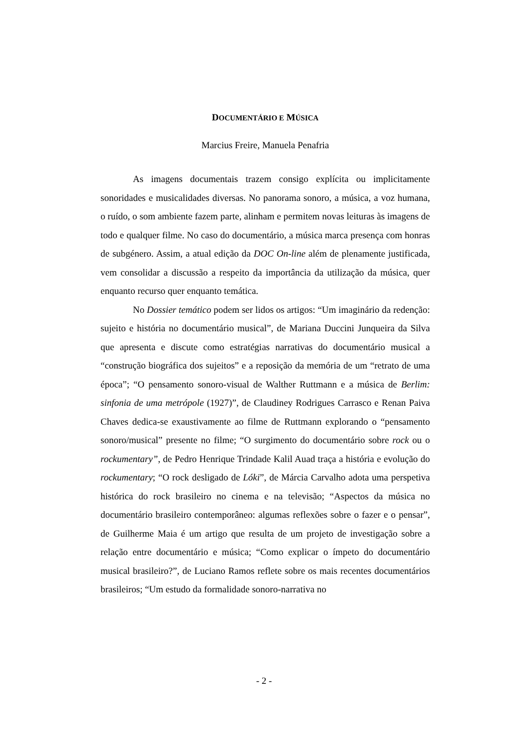DOCUMENTÁRIO E MÚSICA
Marcius Freire, Manuela Penafria
As imagens documentais trazem consigo explícita ou implicitamente sonoridades e musicalidades diversas. No panorama sonoro, a música, a voz humana, o ruído, o som ambiente fazem parte, alinham e permitem novas leituras às imagens de todo e qualquer filme. No caso do documentário, a música marca presença com honras de subgénero. Assim, a atual edição da DOC On-line além de plenamente justificada, vem consolidar a discussão a respeito da importância da utilização da música, quer enquanto recurso quer enquanto temática.
No Dossier temático podem ser lidos os artigos: “Um imaginário da redenção: sujeito e história no documentário musical”, de Mariana Duccini Junqueira da Silva que apresenta e discute como estratégias narrativas do documentário musical a “construção biográfica dos sujeitos” e a reposição da memória de um “retrato de uma época”; “O pensamento sonoro-visual de Walther Ruttmann e a música de Berlim: sinfonia de uma metrópole (1927)”, de Claudiney Rodrigues Carrasco e Renan Paiva Chaves dedica-se exaustivamente ao filme de Ruttmann explorando o “pensamento sonoro/musical” presente no filme; “O surgimento do documentário sobre rock ou o rockumentary”, de Pedro Henrique Trindade Kalil Auad traça a história e evolução do rockumentary; “O rock desligado de Lóki”, de Márcia Carvalho adota uma perspetiva histórica do rock brasileiro no cinema e na televisão; “Aspectos da música no documentário brasileiro contemporâneo: algumas reflexões sobre o fazer e o pensar”, de Guilherme Maia é um artigo que resulta de um projeto de investigação sobre a relação entre documentário e música; “Como explicar o ímpeto do documentário musical brasileiro?”, de Luciano Ramos reflete sobre os mais recentes documentários brasileiros; “Um estudo da formalidade sonoro-narrativa no
- 2 -